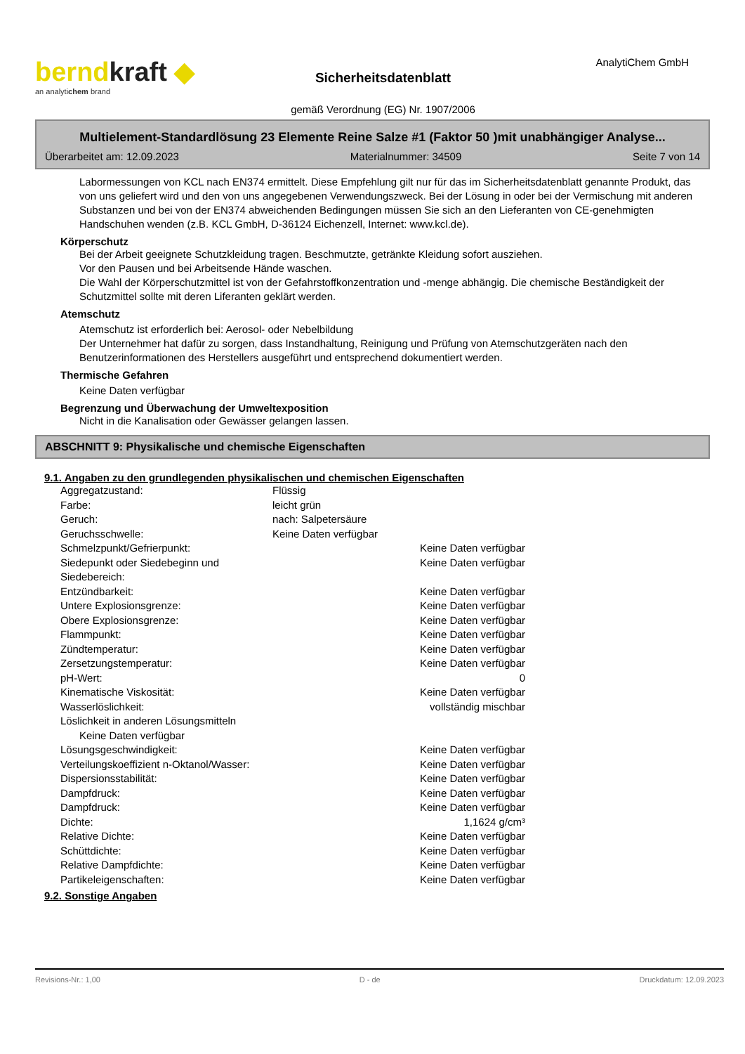berndkraft ◆
an analytichem brand
Sicherheitsdatenblatt
gemäß Verordnung (EG) Nr. 1907/2006
AnalytiChem GmbH
Multielement-Standardlösung 23 Elemente Reine Salze #1 (Faktor 50 )mit unabhängiger Analyse...
Überarbeitet am: 12.09.2023 Materialnummer: 34509 Seite 7 von 14
Labormessungen von KCL nach EN374 ermittelt. Diese Empfehlung gilt nur für das im Sicherheitsdatenblatt genannte Produkt, das von uns geliefert wird und den von uns angegebenen Verwendungszweck. Bei der Lösung in oder bei der Vermischung mit anderen Substanzen und bei von der EN374 abweichenden Bedingungen müssen Sie sich an den Lieferanten von CE-genehmigten Handschuhen wenden (z.B. KCL GmbH, D-36124 Eichenzell, Internet: www.kcl.de).
Körperschutz
Bei der Arbeit geeignete Schutzkleidung tragen. Beschmutzte, getränkte Kleidung sofort ausziehen.
Vor den Pausen und bei Arbeitsende Hände waschen.
Die Wahl der Körperschutzmittel ist von der Gefahrstoffkonzentration und -menge abhängig. Die chemische Beständigkeit der Schutzmittel sollte mit deren Liferanten geklärt werden.
Atemschutz
Atemschutz ist erforderlich bei: Aerosol- oder Nebelbildung
Der Unternehmer hat dafür zu sorgen, dass Instandhaltung, Reinigung und Prüfung von Atemschutzgeräten nach den Benutzerinformationen des Herstellers ausgeführt und entsprechend dokumentiert werden.
Thermische Gefahren
Keine Daten verfügbar
Begrenzung und Überwachung der Umweltexposition
Nicht in die Kanalisation oder Gewässer gelangen lassen.
ABSCHNITT 9: Physikalische und chemische Eigenschaften
9.1. Angaben zu den grundlegenden physikalischen und chemischen Eigenschaften
| Aggregatzustand: | Flüssig | |
| Farbe: | leicht grün | |
| Geruch: | nach: Salpetersäure | |
| Geruchsschwelle: | Keine Daten verfügbar | |
| Schmelzpunkt/Gefrierpunkt: | | Keine Daten verfügbar |
| Siedepunkt oder Siedebeginn und Siedebereich: | | Keine Daten verfügbar |
| Entzündbarkeit: | | Keine Daten verfügbar |
| Untere Explosionsgrenze: | | Keine Daten verfügbar |
| Obere Explosionsgrenze: | | Keine Daten verfügbar |
| Flammpunkt: | | Keine Daten verfügbar |
| Zündtemperatur: | | Keine Daten verfügbar |
| Zersetzungstemperatur: | | Keine Daten verfügbar |
| pH-Wert: | | 0 |
| Kinematische Viskosität: | | Keine Daten verfügbar |
| Wasserlöslichkeit: | | vollständig mischbar |
| Löslichkeit in anderen Lösungsmitteln | | |
| Keine Daten verfügbar | | |
| Lösungsgeschwindigkeit: | | Keine Daten verfügbar |
| Verteilungskoeffizient n-Oktanol/Wasser: | | Keine Daten verfügbar |
| Dispersionsstabilität: | | Keine Daten verfügbar |
| Dampfdruck: | | Keine Daten verfügbar |
| Dampfdruck: | | Keine Daten verfügbar |
| Dichte: | | 1,1624 g/cm³ |
| Relative Dichte: | | Keine Daten verfügbar |
| Schüttdichte: | | Keine Daten verfügbar |
| Relative Dampfdichte: | | Keine Daten verfügbar |
| Partikeleigenschaften: | | Keine Daten verfügbar |
9.2. Sonstige Angaben
Revisions-Nr.: 1,00 D - de Druckdatum: 12.09.2023